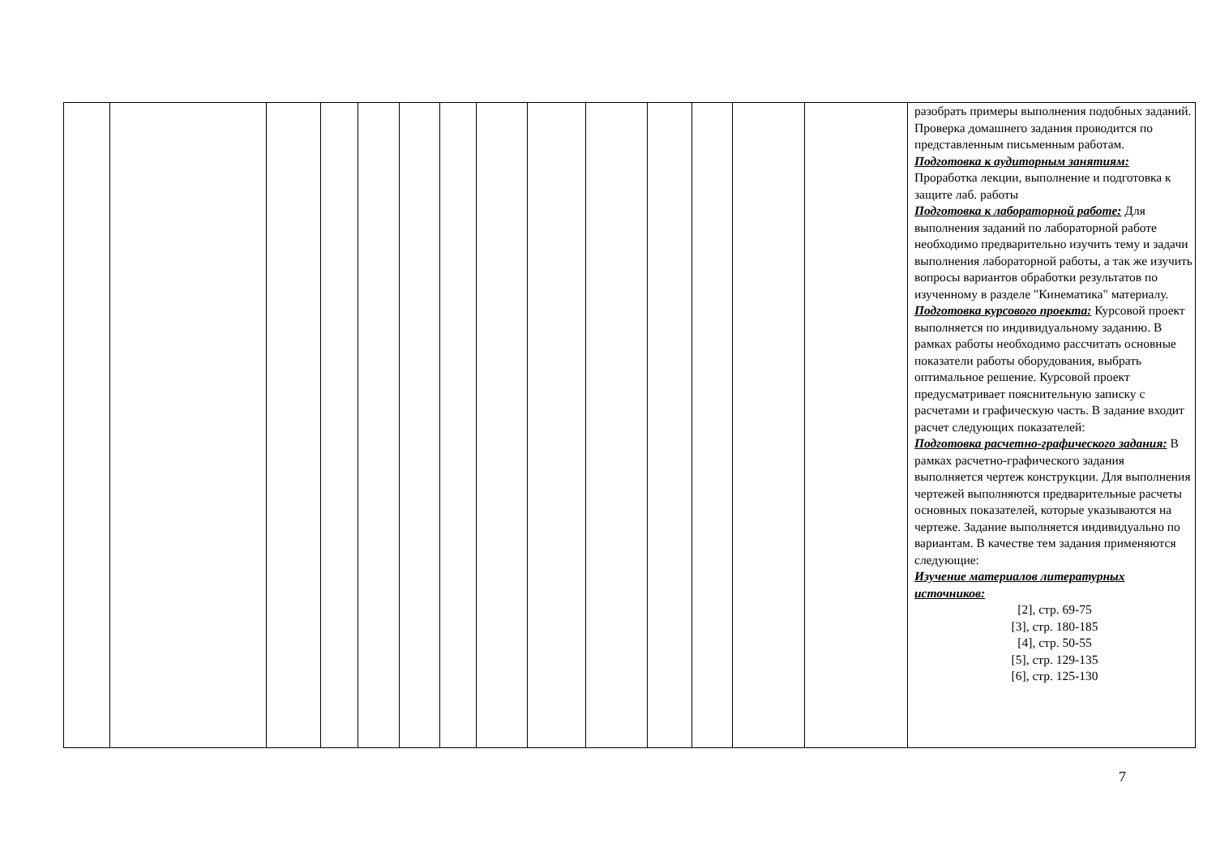| | | | | | | | | | | | | | | разобрать примеры выполнения подобных заданий. Проверка домашнего задания проводится по представленным письменным работам. Подготовка к аудиторным занятиям: Проработка лекции, выполнение и подготовка к защите лаб. работы Подготовка к лабораторной работе: Для выполнения заданий по лабораторной работе необходимо предварительно изучить тему и задачи выполнения лабораторной работы, а так же изучить вопросы вариантов обработки результатов по изученному в разделе "Кинематика" материалу. Подготовка курсового проекта: Курсовой проект выполняется по индивидуальному заданию. В рамках работы необходимо рассчитать основные показатели работы оборудования, выбрать оптимальное решение. Курсовой проект предусматривает пояснительную записку с расчетами и графическую часть. В задание входит расчет следующих показателей: Подготовка расчетно-графического задания: В рамках расчетно-графического задания выполняется чертеж конструкции. Для выполнения чертежей выполняются предварительные расчеты основных показателей, которые указываются на чертеже. Задание выполняется индивидуально по вариантам. В качестве тем задания применяются следующие: Изучение материалов литературных источников: [2], стр. 69-75 [3], стр. 180-185 [4], стр. 50-55 [5], стр. 129-135 [6], стр. 125-130 |
7